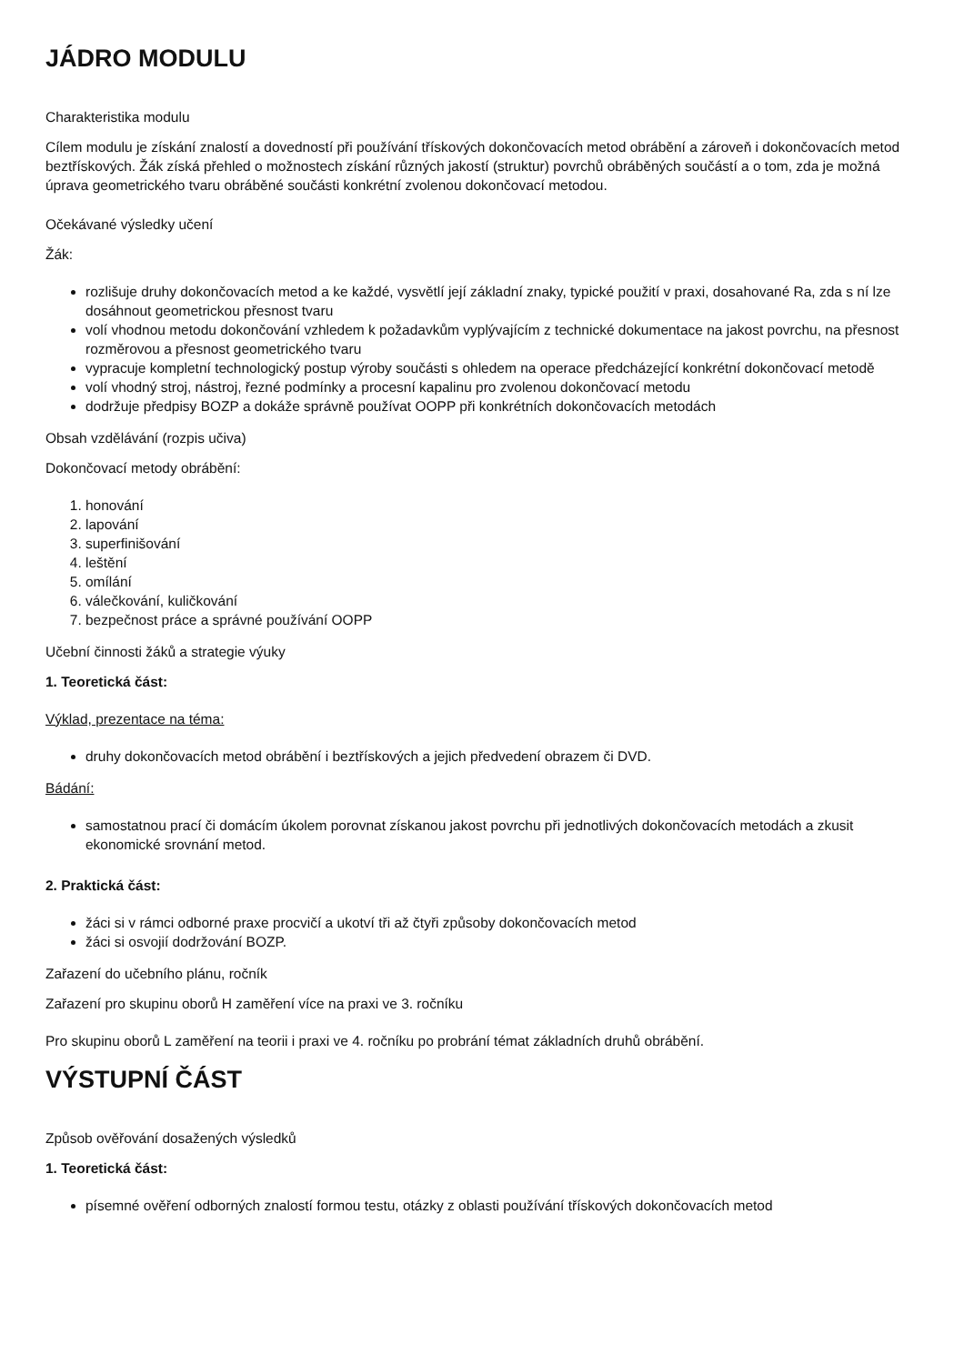JÁDRO MODULU
Charakteristika modulu
Cílem modulu je získání znalostí a dovedností při používání třískových dokončovacích metod obrábění a zároveň i dokončovacích metod beztřískových. Žák získá přehled o možnostech získání různých jakostí (struktur) povrchů obráběných součástí a o tom, zda je možná úprava geometrického tvaru obráběné součásti konkrétní zvolenou dokončovací metodou.
Očekávané výsledky učení
Žák:
rozlišuje druhy dokončovacích metod a ke každé, vysvětlí její základní znaky, typické použití v praxi, dosahované Ra, zda s ní lze dosáhnout geometrickou přesnost tvaru
volí vhodnou metodu dokončování vzhledem k požadavkům vyplývajícím z technické dokumentace na jakost povrchu, na přesnost rozměrovou a přesnost geometrického tvaru
vypracuje kompletní technologický postup výroby součásti s ohledem na operace předcházející konkrétní dokončovací metodě
volí vhodný stroj, nástroj, řezné podmínky a procesní kapalinu pro zvolenou dokončovací metodu
dodržuje předpisy BOZP a dokáže správně používat OOPP při konkrétních dokončovacích metodách
Obsah vzdělávání (rozpis učiva)
Dokončovací metody obrábění:
1. honování
2. lapování
3. superfinišování
4. leštění
5. omílání
6. válečkování, kuličkování
7. bezpečnost práce a správné používání OOPP
Učební činnosti žáků a strategie výuky
1. Teoretická část:
Výklad, prezentace na téma:
druhy dokončovacích metod obrábění i beztřískových a jejich předvedení obrazem či DVD.
Bádání:
samostatnou prací či domácím úkolem porovnat získanou jakost povrchu při jednotlivých dokončovacích metodách a zkusit ekonomické srovnání metod.
2. Praktická část:
žáci si v rámci odborné praxe procvičí a ukotví tři až čtyři způsoby dokončovacích metod
žáci si osvojií dodržování BOZP.
Zařazení do učebního plánu, ročník
Zařazení pro skupinu oborů H zaměření více na praxi ve 3. ročníku
Pro skupinu oborů L zaměření na teorii i praxi ve 4. ročníku po probrání témat základních druhů obrábění.
VÝSTUPNÍ ČÁST
Způsob ověřování dosažených výsledků
1. Teoretická část:
písemné ověření odborných znalostí formou testu, otázky z oblasti používání třískových dokončovacích metod